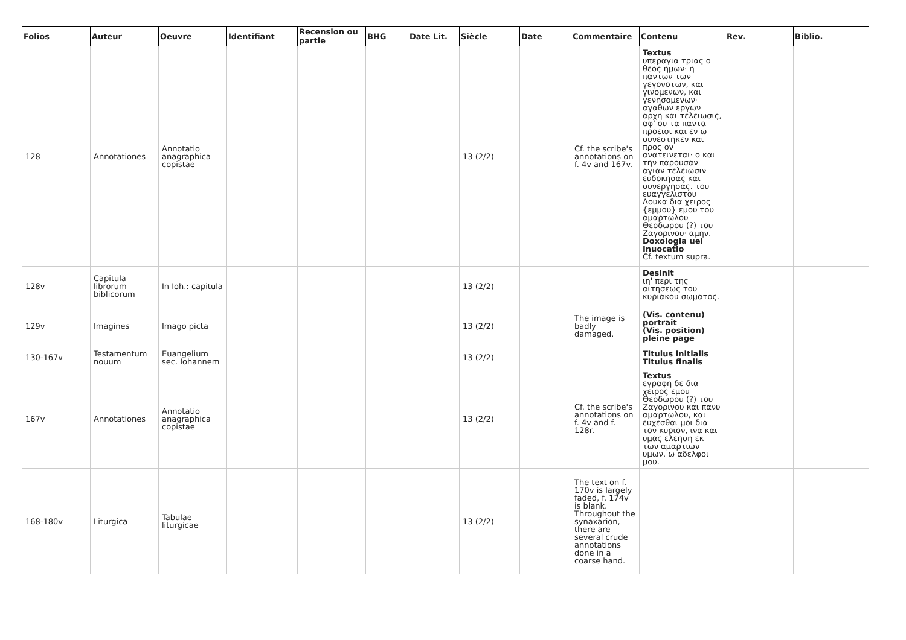| Folios | Auteur | Oeuvre | Identifiant | Recension ou partie | BHG | Date Lit. | Siècle | Date | Commentaire | Contenu | Rev. | Biblio. |
| --- | --- | --- | --- | --- | --- | --- | --- | --- | --- | --- | --- | --- |
| 128 | Annotationes | Annotatio anagraphica copistae | | | | | 13 (2/2) | | Cf. the scribe's annotations on f. 4v and 167v. | Textus υπεραγια τριας ο θεος ημων· η παντων των γεγονοτων, και γινομενων, και γενησομενων· αγαθων εργων αρχη και τελειωσις, αφ' ου τα παντα προεισι και εν ω συνεστηκεν και προς ον ανατεινεται· ο και την παρουσαν αγιαν τελειωσιν ευδοκησας και συνεργησας. του ευαγγελιστου Λουκα δια χειρος {εμμου} εμου του αμαρτωλου Θεοδωρου (?) του Ζαγορινου· αμην. Doxologia uel Inuocatio Cf. textum supra. | | |
| 128v | Capitula librorum biblicorum | In Ioh.: capitula | | | | | 13 (2/2) | | | Desinit ιη' περι της αιτησεως του κυριακου σωματος. | | |
| 129v | Imagines | Imago picta | | | | | 13 (2/2) | | The image is badly damaged. | (Vis. contenu) portrait (Vis. position) pleine page | | |
| 130-167v | Testamentum nouum | Euangelium sec. Iohannem | | | | | 13 (2/2) | | | Titulus initialis Titulus finalis | | |
| 167v | Annotationes | Annotatio anagraphica copistae | | | | | 13 (2/2) | | Cf. the scribe's annotations on f. 4v and f. 128r. | Textus εγραφη δε δια χειρος εμου Θεοδωρου (?) του Ζαγορινου και πανυ αμαρτωλου, και ευχεσθαι μοι δια τον κυριον, ινα και υμας ελεηση εκ των αμαρτιων υμων, ω αδελφοι μου. | | |
| 168-180v | Liturgica | Tabulae liturgicae | | | | | 13 (2/2) | | The text on f. 170v is largely faded, f. 174v is blank. Throughout the synaxarion, there are several crude annotations done in a coarse hand. | | | |